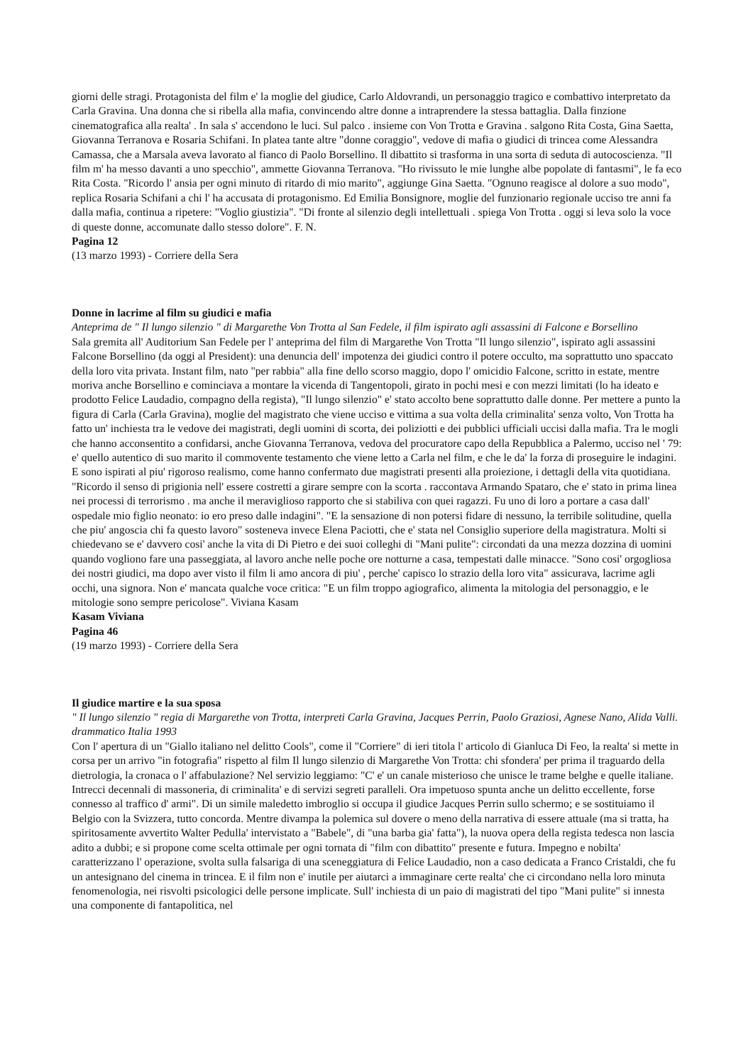giorni delle stragi. Protagonista del film e' la moglie del giudice, Carlo Aldovrandi, un personaggio tragico e combattivo interpretato da Carla Gravina. Una donna che si ribella alla mafia, convincendo altre donne a intraprendere la stessa battaglia. Dalla finzione cinematografica alla realta' . In sala s' accendono le luci. Sul palco . insieme con Von Trotta e Gravina . salgono Rita Costa, Gina Saetta, Giovanna Terranova e Rosaria Schifani. In platea tante altre "donne coraggio", vedove di mafia o giudici di trincea come Alessandra Camassa, che a Marsala aveva lavorato al fianco di Paolo Borsellino. Il dibattito si trasforma in una sorta di seduta di autocoscienza. "Il film m' ha messo davanti a uno specchio", ammette Giovanna Terranova. "Ho rivissuto le mie lunghe albe popolate di fantasmi", le fa eco Rita Costa. "Ricordo l' ansia per ogni minuto di ritardo di mio marito", aggiunge Gina Saetta. "Ognuno reagisce al dolore a suo modo", replica Rosaria Schifani a chi l' ha accusata di protagonismo. Ed Emilia Bonsignore, moglie del funzionario regionale ucciso tre anni fa dalla mafia, continua a ripetere: "Voglio giustizia". "Di fronte al silenzio degli intellettuali . spiega Von Trotta . oggi si leva solo la voce di queste donne, accomunate dallo stesso dolore". F. N.
Pagina 12
(13 marzo 1993) - Corriere della Sera
Donne in lacrime al film su giudici e mafia
Anteprima de " Il lungo silenzio " di Margarethe Von Trotta al San Fedele, il film ispirato agli assassini di Falcone e Borsellino
Sala gremita all' Auditorium San Fedele per l' anteprima del film di Margarethe Von Trotta "Il lungo silenzio", ispirato agli assassini Falcone Borsellino (da oggi al President): una denuncia dell' impotenza dei giudici contro il potere occulto, ma soprattutto uno spaccato della loro vita privata. Instant film, nato "per rabbia" alla fine dello scorso maggio, dopo l' omicidio Falcone, scritto in estate, mentre moriva anche Borsellino e cominciava a montare la vicenda di Tangentopoli, girato in pochi mesi e con mezzi limitati (lo ha ideato e prodotto Felice Laudadio, compagno della regista), "Il lungo silenzio" e' stato accolto bene soprattutto dalle donne. Per mettere a punto la figura di Carla (Carla Gravina), moglie del magistrato che viene ucciso e vittima a sua volta della criminalita' senza volto, Von Trotta ha fatto un' inchiesta tra le vedove dei magistrati, degli uomini di scorta, dei poliziotti e dei pubblici ufficiali uccisi dalla mafia. Tra le mogli che hanno acconsentito a confidarsi, anche Giovanna Terranova, vedova del procuratore capo della Repubblica a Palermo, ucciso nel ' 79: e' quello autentico di suo marito il commovente testamento che viene letto a Carla nel film, e che le da' la forza di proseguire le indagini. E sono ispirati al piu' rigoroso realismo, come hanno confermato due magistrati presenti alla proiezione, i dettagli della vita quotidiana. "Ricordo il senso di prigionia nell' essere costretti a girare sempre con la scorta . raccontava Armando Spataro, che e' stato in prima linea nei processi di terrorismo . ma anche il meraviglioso rapporto che si stabiliva con quei ragazzi. Fu uno di loro a portare a casa dall' ospedale mio figlio neonato: io ero preso dalle indagini". "E la sensazione di non potersi fidare di nessuno, la terribile solitudine, quella che piu' angoscia chi fa questo lavoro" sosteneva invece Elena Paciotti, che e' stata nel Consiglio superiore della magistratura. Molti si chiedevano se e' davvero cosi' anche la vita di Di Pietro e dei suoi colleghi di "Mani pulite": circondati da una mezza dozzina di uomini quando vogliono fare una passeggiata, al lavoro anche nelle poche ore notturne a casa, tempestati dalle minacce. "Sono cosi' orgogliosa dei nostri giudici, ma dopo aver visto il film li amo ancora di piu' , perche' capisco lo strazio della loro vita" assicurava, lacrime agli occhi, una signora. Non e' mancata qualche voce critica: "E un film troppo agiografico, alimenta la mitologia del personaggio, e le mitologie sono sempre pericolose". Viviana Kasam
Kasam Viviana
Pagina 46
(19 marzo 1993) - Corriere della Sera
Il giudice martire e la sua sposa
" Il lungo silenzio " regia di Margarethe von Trotta, interpreti Carla Gravina, Jacques Perrin, Paolo Graziosi, Agnese Nano, Alida Valli. drammatico Italia 1993
Con l' apertura di un "Giallo italiano nel delitto Cools", come il "Corriere" di ieri titola l' articolo di Gianluca Di Feo, la realta' si mette in corsa per un arrivo "in fotografia" rispetto al film Il lungo silenzio di Margarethe Von Trotta: chi sfondera' per prima il traguardo della dietrologia, la cronaca o l' affabulazione? Nel servizio leggiamo: "C' e' un canale misterioso che unisce le trame belghe e quelle italiane. Intrecci decennali di massoneria, di criminalita' e di servizi segreti paralleli. Ora impetuoso spunta anche un delitto eccellente, forse connesso al traffico d' armi". Di un simile maledetto imbroglio si occupa il giudice Jacques Perrin sullo schermo; e se sostituiamo il Belgio con la Svizzera, tutto concorda. Mentre divampa la polemica sul dovere o meno della narrativa di essere attuale (ma si tratta, ha spiritosamente avvertito Walter Pedulla' intervistato a "Babele", di "una barba gia' fatta"), la nuova opera della regista tedesca non lascia adito a dubbi; e si propone come scelta ottimale per ogni tornata di "film con dibattito" presente e futura. Impegno e nobilta' caratterizzano l' operazione, svolta sulla falsariga di una sceneggiatura di Felice Laudadio, non a caso dedicata a Franco Cristaldi, che fu un antesignano del cinema in trincea. E il film non e' inutile per aiutarci a immaginare certe realta' che ci circondano nella loro minuta fenomenologia, nei risvolti psicologici delle persone implicate. Sull' inchiesta di un paio di magistrati del tipo "Mani pulite" si innesta una componente di fantapolitica, nel